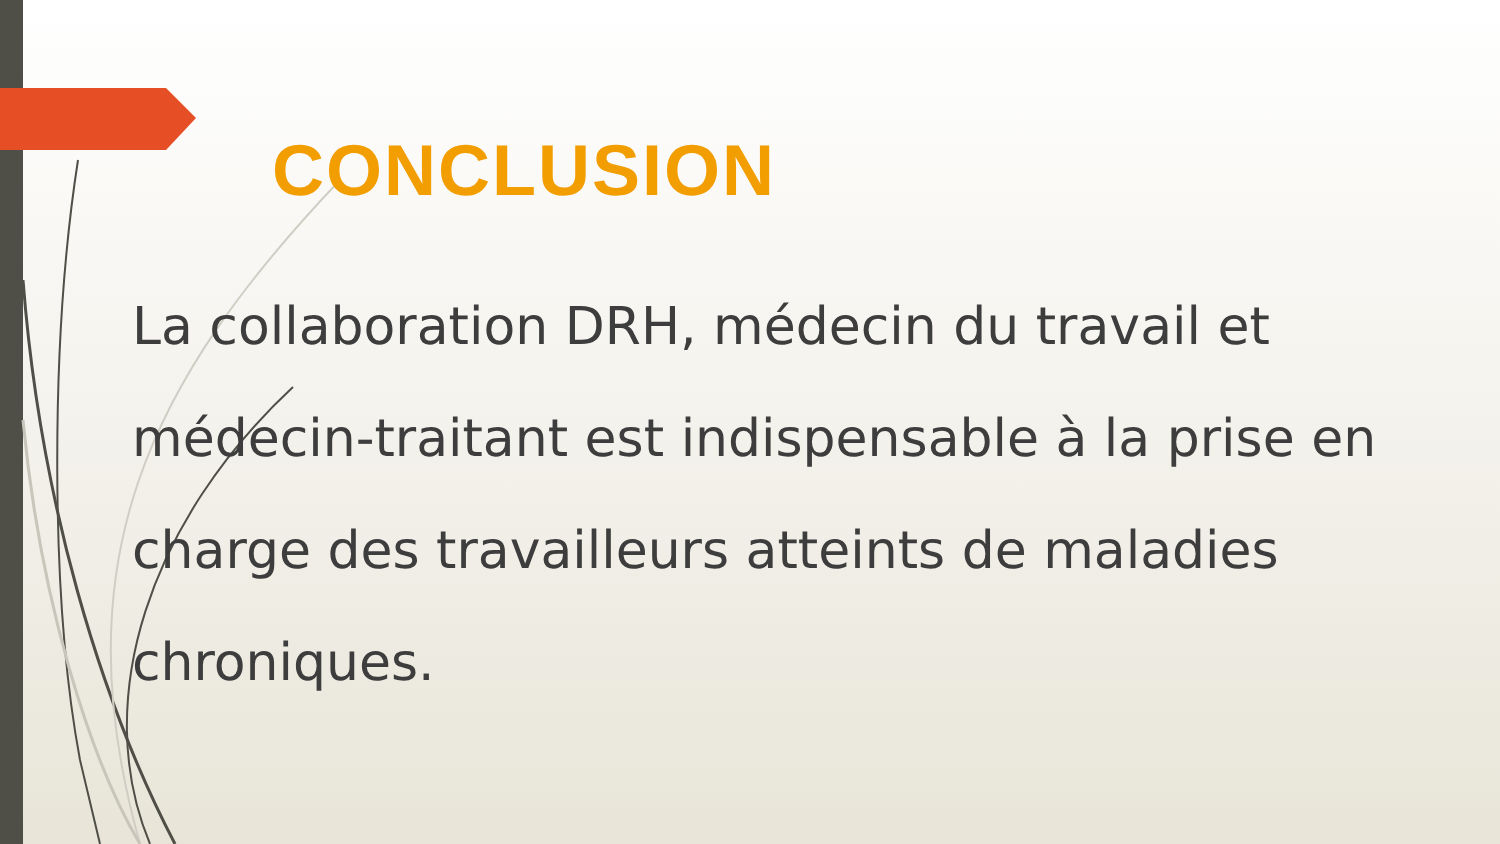CONCLUSION
La collaboration DRH, médecin du travail et médecin-traitant est indispensable à la prise en charge des travailleurs atteints de maladies chroniques.